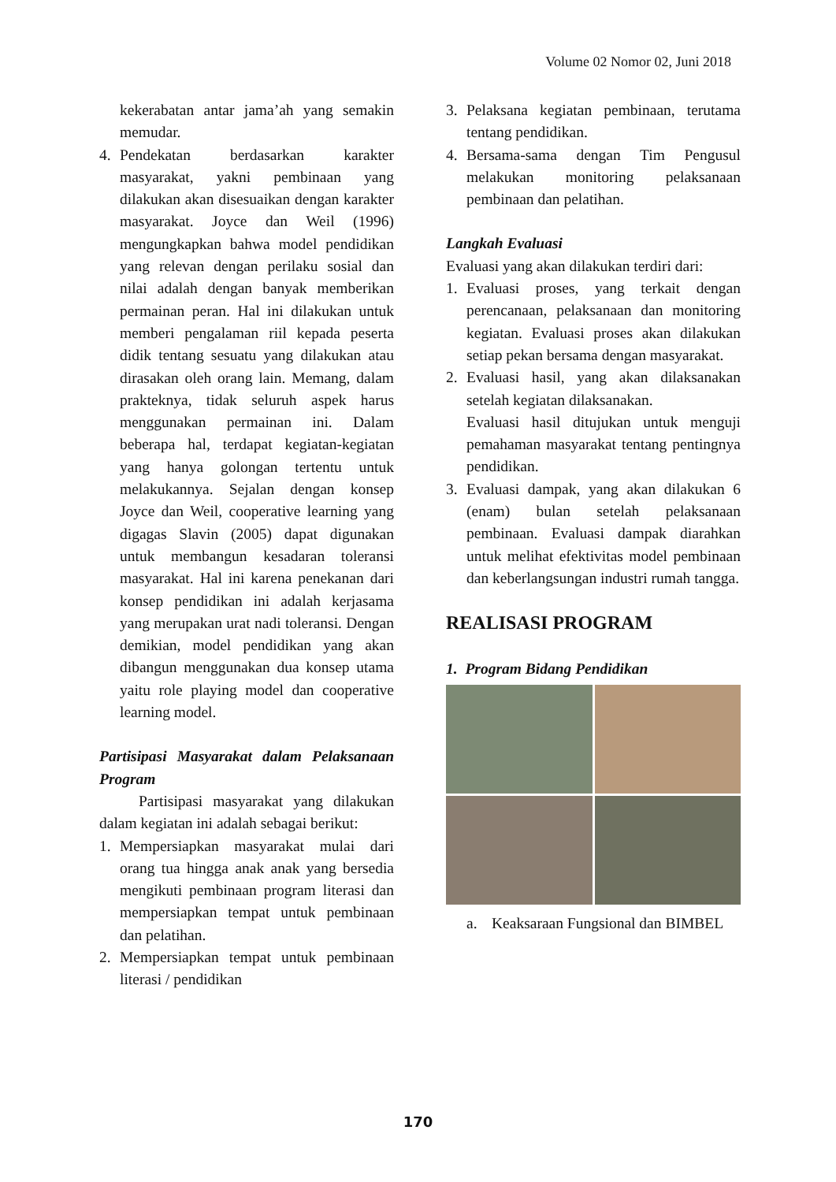Volume 02 Nomor 02, Juni 2018
kekerabatan antar jama’ah yang semakin memudar.
4. Pendekatan berdasarkan karakter masyarakat, yakni pembinaan yang dilakukan akan disesuaikan dengan karakter masyarakat. Joyce dan Weil (1996) mengungkapkan bahwa model pendidikan yang relevan dengan perilaku sosial dan nilai adalah dengan banyak memberikan permainan peran. Hal ini dilakukan untuk memberi pengalaman riil kepada peserta didik tentang sesuatu yang dilakukan atau dirasakan oleh orang lain. Memang, dalam prakteknya, tidak seluruh aspek harus menggunakan permainan ini. Dalam beberapa hal, terdapat kegiatan-kegiatan yang hanya golongan tertentu untuk melakukannya. Sejalan dengan konsep Joyce dan Weil, cooperative learning yang digagas Slavin (2005) dapat digunakan untuk membangun kesadaran toleransi masyarakat. Hal ini karena penekanan dari konsep pendidikan ini adalah kerjasama yang merupakan urat nadi toleransi. Dengan demikian, model pendidikan yang akan dibangun menggunakan dua konsep utama yaitu role playing model dan cooperative learning model.
Partisipasi Masyarakat dalam Pelaksanaan Program
Partisipasi masyarakat yang dilakukan dalam kegiatan ini adalah sebagai berikut:
1. Mempersiapkan masyarakat mulai dari orang tua hingga anak anak yang bersedia mengikuti pembinaan program literasi dan mempersiapkan tempat untuk pembinaan dan pelatihan.
2. Mempersiapkan tempat untuk pembinaan literasi / pendidikan
3. Pelaksana kegiatan pembinaan, terutama tentang pendidikan.
4. Bersama-sama dengan Tim Pengusul melakukan monitoring pelaksanaan pembinaan dan pelatihan.
Langkah Evaluasi
Evaluasi yang akan dilakukan terdiri dari:
1. Evaluasi proses, yang terkait dengan perencanaan, pelaksanaan dan monitoring kegiatan. Evaluasi proses akan dilakukan setiap pekan bersama dengan masyarakat.
2. Evaluasi hasil, yang akan dilaksanakan setelah kegiatan dilaksanakan.
Evaluasi hasil ditujukan untuk menguji pemahaman masyarakat tentang pentingnya pendidikan.
3. Evaluasi dampak, yang akan dilakukan 6 (enam) bulan setelah pelaksanaan pembinaan. Evaluasi dampak diarahkan untuk melihat efektivitas model pembinaan dan keberlangsungan industri rumah tangga.
REALISASI PROGRAM
1. Program Bidang Pendidikan
a. Keaksaraan Fungsional dan BIMBEL
170